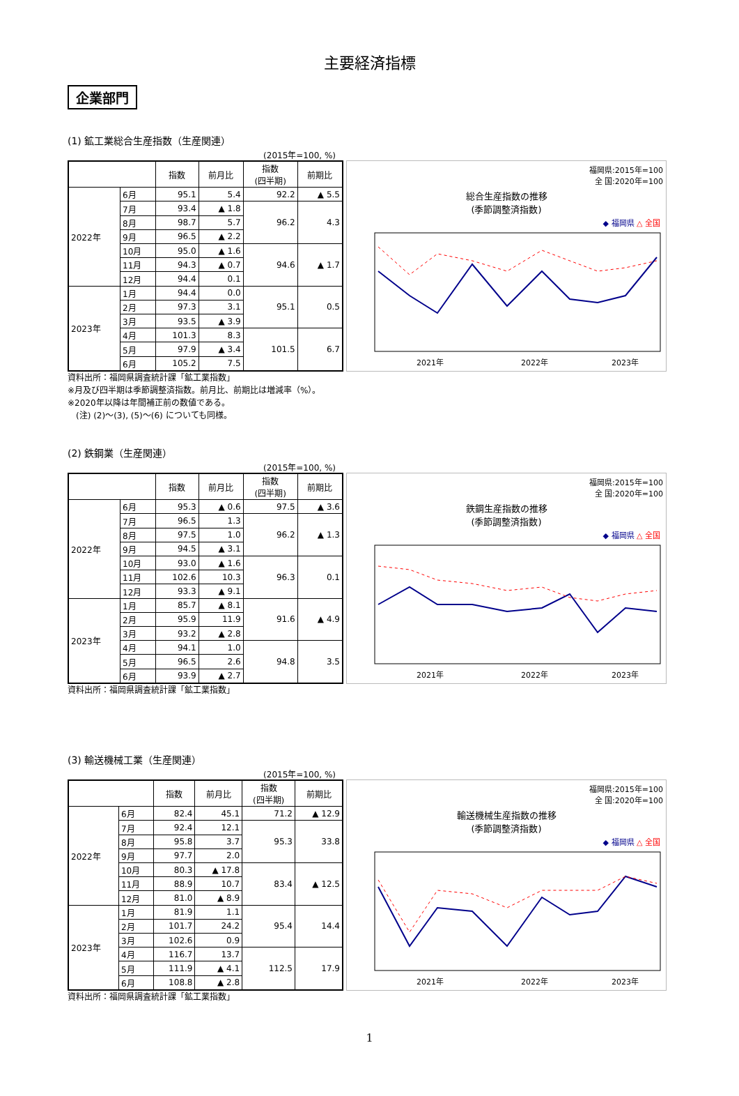主要経済指標
企業部門
(1) 鉱工業総合生産指数（生産関連）
(2015年=100, %)
| | | 指数 | 前月比 | 指数 (四半期) | 前期比 |
| --- | --- | --- | --- | --- | --- |
| 2022年 | 6月 | 95.1 | 5.4 | 92.2 | ▲ 5.5 |
| | 7月 | 93.4 | ▲ 1.8 | 96.2 | 4.3 |
| | 8月 | 98.7 | 5.7 | | |
| | 9月 | 96.5 | ▲ 2.2 | | |
| | 10月 | 95.0 | ▲ 1.6 | 94.6 | ▲ 1.7 |
| | 11月 | 94.3 | ▲ 0.7 | | |
| | 12月 | 94.4 | 0.1 | | |
| 2023年 | 1月 | 94.4 | 0.0 | 95.1 | 0.5 |
| | 2月 | 97.3 | 3.1 | | |
| | 3月 | 93.5 | ▲ 3.9 | | |
| | 4月 | 101.3 | 8.3 | 101.5 | 6.7 |
| | 5月 | 97.9 | ▲ 3.4 | | |
| | 6月 | 105.2 | 7.5 | | |
福岡県:2015年=100
全 国:2020年=100
総合生産指数の推移
(季節調整済指数)
◆ 福岡県 △ 全国
2021年
2022年
2023年
資料出所：福岡県調査統計課「鉱工業指数」
※月及び四半期は季節調整済指数。前月比、前期比は増減率（%）。
※2020年以降は年間補正前の数値である。
　(注) (2)～(3), (5)～(6) についても同様。
(2) 鉄鋼業（生産関連）
(2015年=100, %)
| | | 指数 | 前月比 | 指数 (四半期) | 前期比 |
| --- | --- | --- | --- | --- | --- |
| 2022年 | 6月 | 95.3 | ▲ 0.6 | 97.5 | ▲ 3.6 |
| | 7月 | 96.5 | 1.3 | 96.2 | ▲ 1.3 |
| | 8月 | 97.5 | 1.0 | | |
| | 9月 | 94.5 | ▲ 3.1 | | |
| | 10月 | 93.0 | ▲ 1.6 | 96.3 | 0.1 |
| | 11月 | 102.6 | 10.3 | | |
| | 12月 | 93.3 | ▲ 9.1 | | |
| 2023年 | 1月 | 85.7 | ▲ 8.1 | 91.6 | ▲ 4.9 |
| | 2月 | 95.9 | 11.9 | | |
| | 3月 | 93.2 | ▲ 2.8 | | |
| | 4月 | 94.1 | 1.0 | 94.8 | 3.5 |
| | 5月 | 96.5 | 2.6 | | |
| | 6月 | 93.9 | ▲ 2.7 | | |
福岡県:2015年=100
全 国:2020年=100
鉄鋼生産指数の推移
(季節調整済指数)
◆ 福岡県 △ 全国
2021年
2022年
2023年
資料出所：福岡県調査統計課「鉱工業指数」
(3) 輸送機械工業（生産関連）
(2015年=100, %)
| | | 指数 | 前月比 | 指数 (四半期) | 前期比 |
| --- | --- | --- | --- | --- | --- |
| 2022年 | 6月 | 82.4 | 45.1 | 71.2 | ▲ 12.9 |
| | 7月 | 92.4 | 12.1 | 95.3 | 33.8 |
| | 8月 | 95.8 | 3.7 | | |
| | 9月 | 97.7 | 2.0 | | |
| | 10月 | 80.3 | ▲ 17.8 | 83.4 | ▲ 12.5 |
| | 11月 | 88.9 | 10.7 | | |
| | 12月 | 81.0 | ▲ 8.9 | | |
| 2023年 | 1月 | 81.9 | 1.1 | 95.4 | 14.4 |
| | 2月 | 101.7 | 24.2 | | |
| | 3月 | 102.6 | 0.9 | | |
| | 4月 | 116.7 | 13.7 | 112.5 | 17.9 |
| | 5月 | 111.9 | ▲ 4.1 | | |
| | 6月 | 108.8 | ▲ 2.8 | | |
福岡県:2015年=100
全 国:2020年=100
輸送機械生産指数の推移
(季節調整済指数)
◆ 福岡県 △ 全国
2021年
2022年
2023年
資料出所：福岡県調査統計課「鉱工業指数」
1